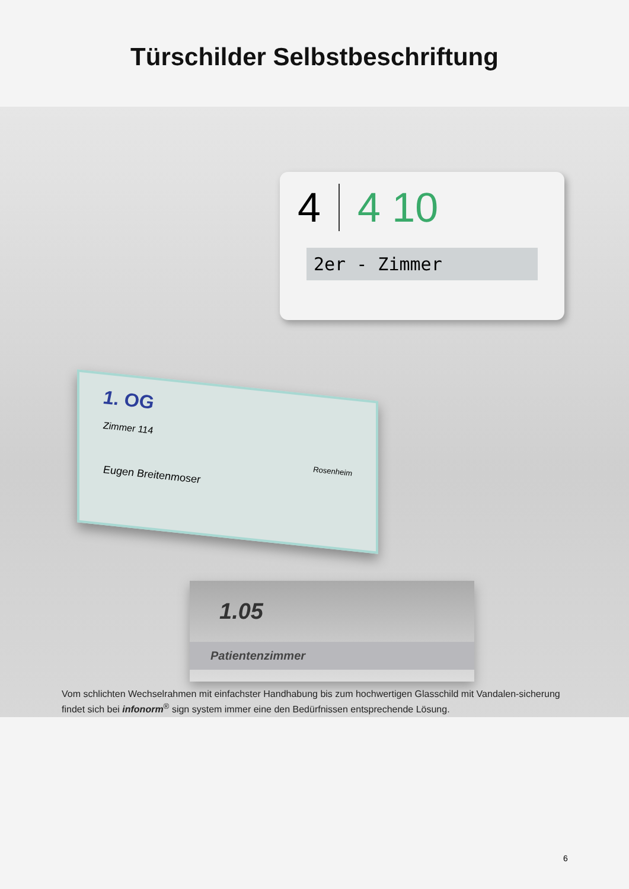Türschilder Selbstbeschriftung
4 4 10
2er - Zimmer
1. OG
Zimmer 114
Rosenheim
Eugen Breitenmoser
1.05
Patientenzimmer
Vom schlichten Wechselrahmen mit einfachster Handhabung bis zum hochwertigen Glasschild mit Vandalen-sicherung findet sich bei infonorm<sup>®</sup> sign system immer eine den Bedürfnissen entsprechende Lösung.
6